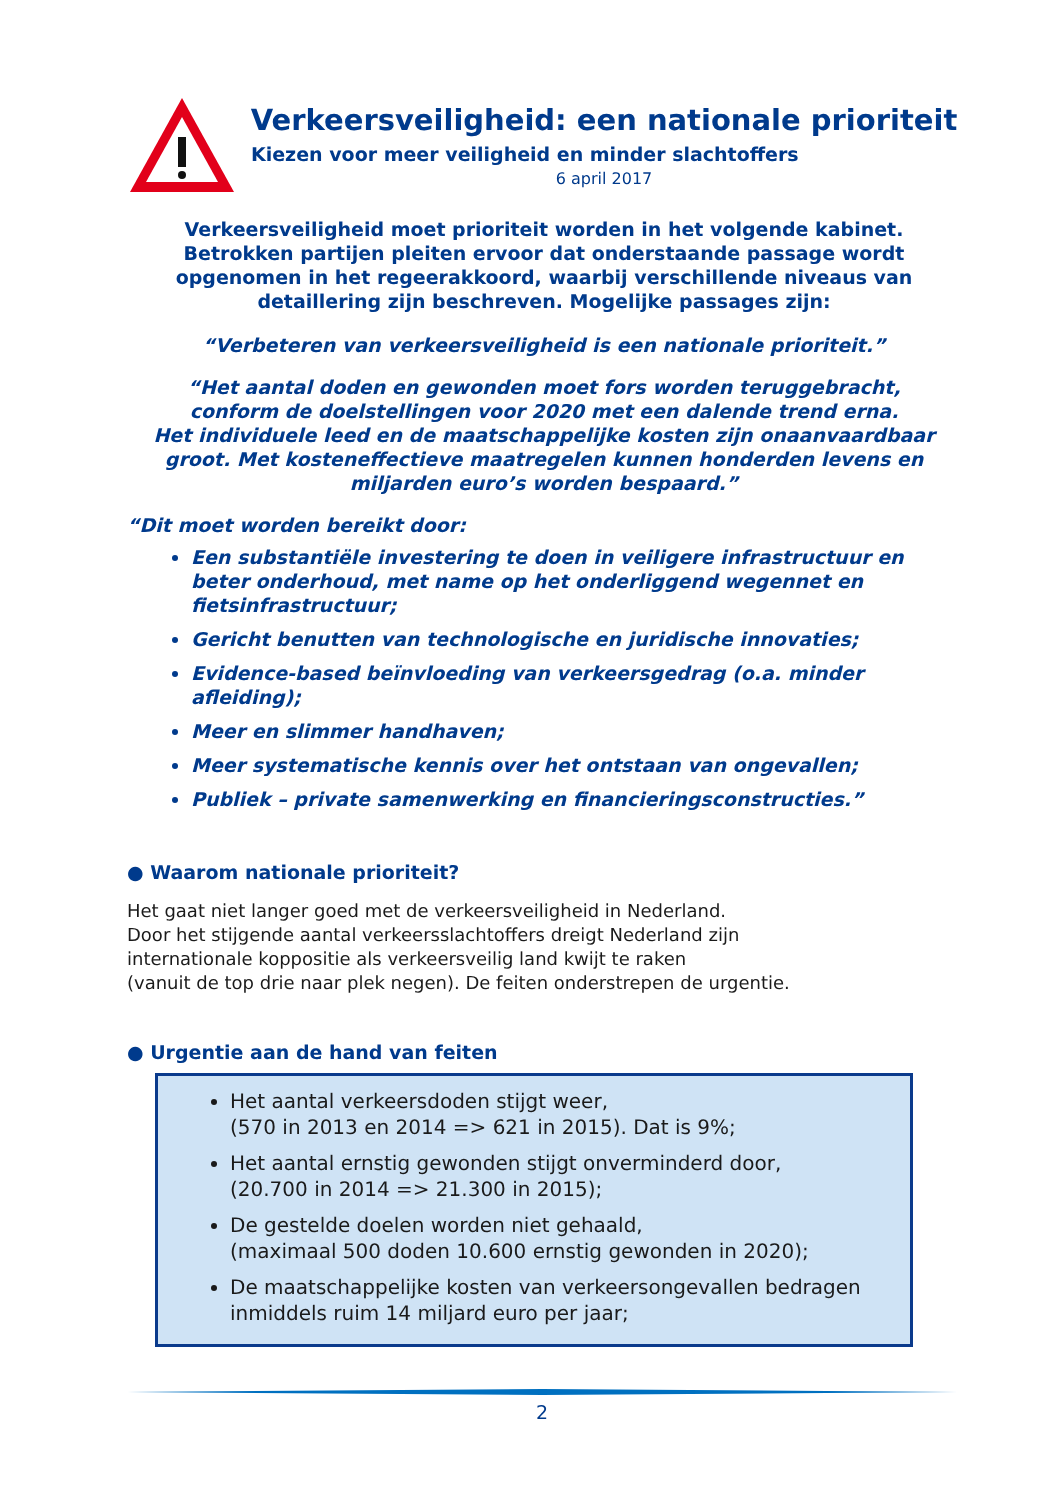Verkeersveiligheid: een nationale prioriteit
Kiezen voor meer veiligheid en minder slachtoffers
6 april 2017
Verkeersveiligheid moet prioriteit worden in het volgende kabinet.
Betrokken partijen pleiten ervoor dat onderstaande passage wordt
opgenomen in het regeerakkoord, waarbij verschillende niveaus van
detaillering zijn beschreven. Mogelijke passages zijn:
“Verbeteren van verkeersveiligheid is een nationale prioriteit.”
“Het aantal doden en gewonden moet fors worden teruggebracht,
conform de doelstellingen voor 2020 met een dalende trend erna.
Het individuele leed en de maatschappelijke kosten zijn onaanvaardbaar
groot. Met kosteneffectieve maatregelen kunnen honderden levens en
miljarden euro’s worden bespaard.”
“Dit moet worden bereikt door:
Een substantiële investering te doen in veiligere infrastructuur en beter onderhoud, met name op het onderliggend wegennet en fietsinfrastructuur;
Gericht benutten van technologische en juridische innovaties;
Evidence-based beïnvloeding van verkeersgedrag (o.a. minder afleiding);
Meer en slimmer handhaven;
Meer systematische kennis over het ontstaan van ongevallen;
Publiek – private samenwerking en financieringsconstructies.”
● Waarom nationale prioriteit?
Het gaat niet langer goed met de verkeersveiligheid in Nederland.
Door het stijgende aantal verkeersslachtoffers dreigt Nederland zijn
internationale koppositie als verkeersveilig land kwijt te raken
(vanuit de top drie naar plek negen). De feiten onderstrepen de urgentie.
● Urgentie aan de hand van feiten
Het aantal verkeersdoden stijgt weer,
(570 in 2013 en 2014 => 621 in 2015). Dat is 9%;
Het aantal ernstig gewonden stijgt onverminderd door,
(20.700 in 2014 => 21.300 in 2015);
De gestelde doelen worden niet gehaald,
(maximaal 500 doden 10.600 ernstig gewonden in 2020);
De maatschappelijke kosten van verkeersongevallen bedragen inmiddels ruim 14 miljard euro per jaar;
2